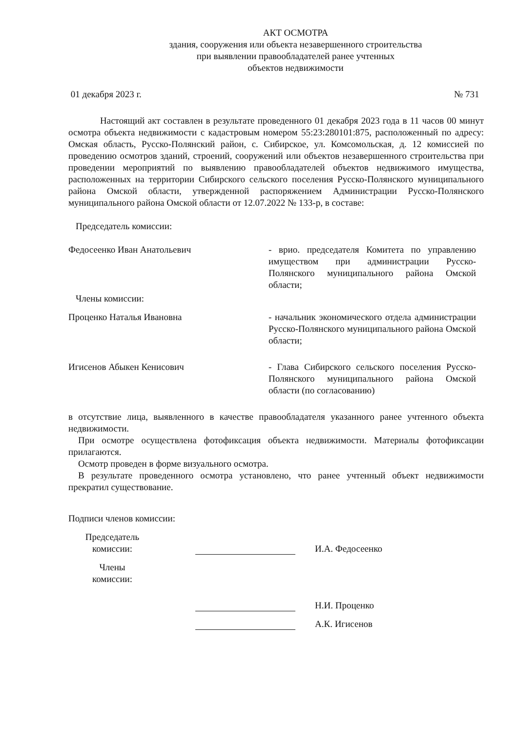АКТ ОСМОТРА
здания, сооружения или объекта незавершенного строительства
при выявлении правообладателей ранее учтенных
объектов недвижимости
01 декабря 2023 г. № 731
Настоящий акт составлен в результате проведенного 01 декабря 2023 года в 11 часов 00 минут осмотра объекта недвижимости с кадастровым номером 55:23:280101:875, расположенный по адресу: Омская область, Русско-Полянский район, с. Сибирское, ул. Комсомольская, д. 12 комиссией по проведению осмотров зданий, строений, сооружений или объектов незавершенного строительства при проведении мероприятий по выявлению правообладателей объектов недвижимого имущества, расположенных на территории Сибирского сельского поселения Русско-Полянского муниципального района Омской области, утвержденной распоряжением Администрации Русско-Полянского муниципального района Омской области от 12.07.2022 № 133-р, в составе:
Председатель комиссии:
Федосеенко Иван Анатольевич - врио. председателя Комитета по управлению имуществом при администрации Русско-Полянского муниципального района Омской области;
Члены комиссии:
Проценко Наталья Ивановна - начальник экономического отдела администрации Русско-Полянского муниципального района Омской области;
Игисенов Абыкен Кенисович - Глава Сибирского сельского поселения Русско-Полянского муниципального района Омской области (по согласованию)
в отсутствие лица, выявленного в качестве правообладателя указанного ранее учтенного объекта недвижимости.
При осмотре осуществлена фотофиксация объекта недвижимости. Материалы фотофиксации прилагаются.
Осмотр проведен в форме визуального осмотра.
В результате проведенного осмотра установлено, что ранее учтенный объект недвижимости прекратил существование.
Подписи членов комиссии:
Председатель
комиссии:
И.А. Федосеенко
Члены
комиссии:
Н.И. Проценко
А.К. Игисенов